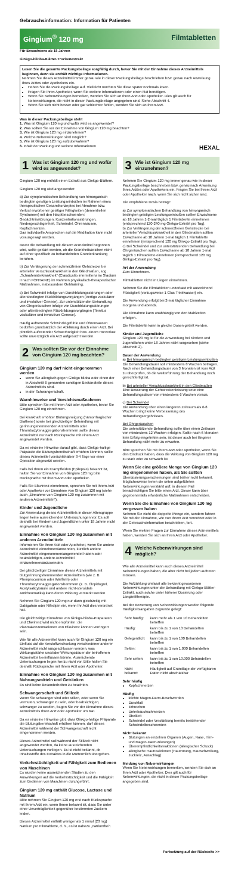Gebrauchsinformation: Information für Patienten
Gingium<sup>®</sup> 120 mg Filmtabletten
Für Erwachsene ab 18 Jahren
Ginkgo-biloba-Blätter-Trockenextrakt
Lesen Sie die gesamte Packungsbeilage sorgfältig durch, bevor Sie mit der Einnahme dieses Arzneimittels beginnen, denn sie enthält wichtige Informationen.
Nehmen Sie dieses Arzneimittel immer genau wie in dieser Packungsbeilage beschrieben bzw. genau nach Anweisung Ihres Arztes oder Apothekers ein.
Heben Sie die Packungsbeilage auf. Vielleicht möchten Sie diese später nochmals lesen.
Fragen Sie Ihren Apotheker, wenn Sie weitere Informationen oder einen Rat benötigen.
Wenn Sie Nebenwirkungen bemerken, wenden Sie sich an Ihren Arzt oder Apotheker. Dies gilt auch für Nebenwirkungen, die nicht in dieser Packungsbeilage angegeben sind. Siehe Abschnitt 4.
Wenn Sie sich nicht besser oder gar schlechter fühlen, wenden Sie sich an Ihren Arzt.
Was in dieser Packungsbeilage steht
1. Was ist Gingium 120 mg und wofür wird es angewendet?
2. Was sollten Sie vor der Einnahme von Gingium 120 mg beachten?
3. Wie ist Gingium 120 mg einzunehmen?
4. Welche Nebenwirkungen sind möglich?
5. Wie ist Gingium 120 mg aufzubewahren?
6. Inhalt der Packung und weitere Informationen HEXAL
1 Was ist Gingium 120 mg und wofür wird es angewendet?
Gingium 120 mg enthält einen Extrakt aus Ginkgo-Blättern.
Gingium 120 mg wird angewendet:
a) Zur symptomatischen Behandlung von hirnorganisch bedingten geistigen Leistungseinbußen im Rahmen eines therapeutischen Gesamtkonzeptes bei Abnahme bzw. Verlust erworbener geistiger Fähigkeiten (dementiellen Syndromen) mit den Hauptbeschwerden: Gedächtnisstörungen, Konzentrationsstörungen, Niedergeschlagenheit, Schwindel, Ohrensausen, Kopfschmerzen.
Das individuelle Ansprechen auf die Medikation kann nicht vorausgesagt werden.
Bevor die Behandlung mit diesem Arzneimittel begonnen wird, sollte geklärt werden, ob die Krankheitszeichen nicht auf einer spezifisch zu behandelnden Grunderkrankung beruhen.
b) Zur Verlängerung der schmerzfreien Gehstrecke bei arterieller Verschlusskrankheit in den Gliedmaßen, sog. „Schaufensterkrankheit“ (Claudicatio intermittens im Stadium II nach FONTAINE) im Rahmen physikalisch-therapeutischer Maßnahmen, insbesondere Gehtraining.
c) Bei Schwindel infolge von Durchblutungsstörungen oder altersbedingten Rückbildungsvorgängen (Vertigo vaskulärer und involutiver Genese). Zur unterstützenden Behandlung von Ohrgeräuschen infolge von Durchblutungsstörungen oder altersbedingten Rückbildungsvorgängen (Tinnitus vaskulärer und involutiver Genese).
Häufig auftretende Schwindelgefühle und Ohrensausen bedürfen grundsätzlich der Abklärung durch einen Arzt. Bei plötzlich auftretender Schwerhörigkeit bzw. einem Hörverlust sollte unverzüglich ein Arzt aufgesucht werden.
2 Was sollten Sie vor der Einnahme von Gingium 120 mg beachten?
Gingium 120 mg darf nicht eingenommen werden
wenn Sie allergisch gegen Ginkgo biloba oder einen der in Abschnitt 6 genannten sonstigen Bestandteile dieses Arzneimittels sind.
in der Schwangerschaft.
Warnhinweise und Vorsichtsmaßnahmen
Bitte sprechen Sie mit Ihrem Arzt oder Apotheker, bevor Sie Gingium 120 mg einnehmen.
Bei krankhaft erhöhter Blutungsneigung (hämorrhagischer Diathese) sowie bei gleichzeitiger Behandlung mit gerinnungshemmenden Arzneimitteln oder Thrombozytenaggregationshemmern sollte dieses Arzneimittel nur nach Rücksprache mit einem Arzt angewendet werden.
Da es einzelne Hinweise darauf gibt, dass Ginkgo-haltige Präparate die Blutungsbereitschaft erhöhen könnten, sollte dieses Arzneimittel vorsichtshalber 3-4 Tage vor einer Operation abgesetzt werden.
Falls bei Ihnen ein Krampfleiden (Epilepsie) bekannt ist, halten Sie vor Einnahme von Gingium 120 mg bitte Rücksprache mit Ihrem Arzt oder Apotheker.
Falls Sie Efavirenz einnehmen, sprechen Sie mit Ihrem Arzt oder Apotheker vor Einnahme von Gingium 120 mg (siehe auch „Einnahme von Gingium 120 mg zusammen mit anderen Arzneimitteln“).
Kinder und Jugendliche
Zur Anwendung dieses Arzneimittels in dieser Altersgruppe liegen keine ausreichenden Untersuchungen vor. Es soll deshalb bei Kindern und Jugendlichen unter 18 Jahren nicht angewendet werden.
Einnahme von Gingium 120 mg zusammen mit anderen Arzneimitteln
Informieren Sie Ihren Arzt oder Apotheker, wenn Sie andere Arzneimittel einnehmen/anwenden, kürzlich andere Arzneimittel eingenommen/angewendet haben oder beabsichtigen, andere Arzneimittel einzunehmen/anzuwenden.
Bei gleichzeitiger Einnahme dieses Arzneimittels mit blutgerinnungshemmenden Arzneimitteln (wie z. B. Phenprocoumon oder Warfarin) oder Thrombozytenaggregationshemmern (z. B. Clopidogrel, Acetylsalicylsäure und andere nicht-steroidale Antirheumatika) kann deren Wirkung verstärkt werden.
Nehmen Sie Gingium 120 mg nur dann gleichzeitig mit Dabigatran oder Nifedipin ein, wenn Ihr Arzt dies verordnet hat.
Die gleichzeitige Einnahme von Ginkgo-biloba-Präparaten und Efavirenz wird nicht empfohlen: die Plasmakonzentrationen von Efavirenz können verringert sein.
Wie für alle Arzneimittel kann auch für Gingium 120 mg ein Einfluss auf die Verstoffwechselung verschiedener anderer Arzneimittel nicht ausgeschlossen werden, was Wirkungsstärke und/oder Wirkungsdauer der betroffenen Arzneimittel beeinflussen könnte. Ausreichende Untersuchungen liegen hierzu nicht vor. Bitte halten Sie deshalb Rücksprache mit Ihrem Arzt oder Apotheker.
Einnahme von Gingium 120 mg zusammen mit Nahrungsmitteln und Getränken
Es sind keine Besonderheiten zu beachten.
Schwangerschaft und Stillzeit
Wenn Sie schwanger sind oder stillen, oder wenn Sie vermuten, schwanger zu sein, oder beabsichtigen, schwanger zu werden, fragen Sie vor der Einnahme dieses Arzneimittels Ihren Arzt oder Apotheker um Rat.
Da es einzelne Hinweise gibt, dass Ginkgo-haltige Präparate die Blutungsbereitschaft erhöhen können, darf dieses Arzneimittel während der Schwangerschaft nicht eingenommen werden.
Dieses Arzneimittel soll während der Stillzeit nicht angewendet werden, da keine ausreichenden Untersuchungen vorliegen. Es ist nicht bekannt, ob Inhaltsstoffe des Extraktes in die Muttermilch übergehen.
Verkehrstüchtigkeit und Fähigkeit zum Bedienen von Maschinen
Es wurden keine ausreichenden Studien zu den Auswirkungen auf die Verkehrstüchtigkeit und die Fähigkeit zum Bedienen von Maschinen durchgeführt.
Gingium 120 mg enthält Glucose, Lactose und Natrium
Bitte nehmen Sie Gingium 120 mg erst nach Rücksprache mit Ihrem Arzt ein, wenn Ihnen bekannt ist, dass Sie unter einer Unverträglichkeit gegenüber bestimmten Zuckern leiden.
Dieses Arzneimittel enthält weniger als 1 mmol (23 mg) Natrium pro Filmtablette, d. h., es ist nahezu „natriumfrei“.
3 Wie ist Gingium 120 mg einzunehmen?
Nehmen Sie Gingium 120 mg immer genau wie in dieser Packungsbeilage beschrieben bzw. genau nach Anweisung Ihres Arztes oder Apothekers ein. Fragen Sie bei Ihrem Arzt oder Apotheker nach, wenn Sie sich nicht sicher sind.
Die empfohlene Dosis beträgt:
a) Zur symptomatischen Behandlung von hirnorganisch bedingten geistigen Leistungseinbußen sollten Erwachsene ab 18 Jahren 1-2-mal täglich 1 Filmtablette einnehmen (entsprechend 120-240 mg Ginkgo-Extrakt pro Tag).
b) Zur Verlängerung der schmerzfreien Gehstrecke bei arterieller Verschlusskrankheit in den Gliedmaßen sollten Erwachsene ab 18 Jahren 1-mal täglich 1 Filmtablette einnehmen (entsprechend 120 mg Ginkgo-Extrakt pro Tag).
c) Bei Schwindel und zur unterstützenden Behandlung bei Ohrgeräuschen sollten Erwachsene ab 18 Jahren 1-mal täglich 1 Filmtablette einnehmen (entsprechend 120 mg Ginkgo-Extrakt pro Tag).
Art der Anwendung
Zum Einnehmen.
Filmtabletten nicht im Liegen einnehmen.
Nehmen Sie die Filmtabletten unzerkaut mit ausreichend Flüssigkeit (vorzugsweise 1 Glas Trinkwasser) ein.
Die Anwendung erfolgt bei 2-mal täglicher Einnahme morgens und abends.
Die Einnahme kann unabhängig von den Mahlzeiten erfolgen.
Die Filmtablette kann in gleiche Dosen geteilt werden.
Kinder und Jugendliche
Gingium 120 mg ist für die Anwendung bei Kindern und Jugendlichen unter 18 Jahren nicht vorgesehen (siehe Abschnitt 2).
Dauer der Anwendung
a) Bei hirnorganisch bedingten geistigen Leistungseinbußen
Die Behandlungsdauer soll mindestens 8 Wochen betragen. Nach einer Behandlungsdauer von 3 Monaten ist vom Arzt zu überprüfen, ob die Weiterführung der Behandlung noch gerechtfertigt ist.
b) Bei arterieller Verschlusskrankheit in den Gliedmaßen
Eine Besserung der Gehstreckenleistung setzt eine Behandlungsdauer von mindestens 6 Wochen voraus.
c) Bei Schwindel
Die Anwendung über einen längeren Zeitraum als 6-8 Wochen bringt keine Verbesserung des Behandlungsergebnisses.
Bei Ohrgeräuschen
Die unterstützende Behandlung sollte über einen Zeitraum von mindestens 12 Wochen erfolgen. Sollte nach 6 Monaten kein Erfolg eingetreten sein, ist dieser auch bei längerer Behandlung nicht mehr zu erwarten.
Bitte sprechen Sie mit Ihrem Arzt oder Apotheker, wenn Sie den Eindruck haben, dass die Wirkung von Gingium 120 mg zu stark oder zu schwach ist.
Wenn Sie eine größere Menge von Gingium 120 mg eingenommen haben, als Sie sollten
Überdosierungserscheinungen sind bisher nicht bekannt. Möglicherweise treten die unten aufgeführten Nebenwirkungen verstärkt auf; in diesem Fall benachrichtigen Sie bitte einen Arzt. Dieser kann über gegebenenfalls erforderliche Maßnahmen entscheiden.
Wenn Sie die Einnahme von Gingium 120 mg vergessen haben
Nehmen Sie nicht die doppelte Menge ein, sondern fahren Sie mit der Einnahme, wie von Ihrem Arzt verordnet oder in der Gebrauchsinformation beschrieben, fort.
Wenn Sie weitere Fragen zur Einnahme dieses Arzneimittels haben, wenden Sie sich an Ihren Arzt oder Apotheker.
4 Welche Nebenwirkungen sind möglich?
Wie alle Arzneimittel kann auch dieses Arzneimittel Nebenwirkungen haben, die aber nicht bei jedem auftreten müssen.
Die Aufzählung umfasst alle bekannt gewordenen Nebenwirkungen unter der Behandlung mit Ginkgo-Blätter-Extrakt, auch solche unter höherer Dosierung oder Langzeittherapie.
Bei der Bewertung von Nebenwirkungen werden folgende Häufigkeitsangaben zugrunde gelegt:
| Sehr häufig: | kann mehr als 1 von 10 Behandelten betreffen |
| Häufig: | kann bis zu 1 von 10 Behandelten betreffen |
| Gelegentlich: | kann bis zu 1 von 100 Behandelten betreffen |
| Selten: | kann bis zu 1 von 1.000 Behandelten betreffen |
| Sehr selten: | kann bis zu 1 von 10.000 Behandelten betreffen |
| Nicht bekannt: | Häufigkeit auf Grundlage der verfügbaren Daten nicht abschätzbar |
Sehr häufig
Kopfschmerzen
Häufig
leichte Magen-Darm-Beschwerden
Durchfall
Erbrechen
Unterbauchschmerzen
Übelkeit
Schwindel oder Verstärkung bereits bestehender Schwindelbeschwerden
Nicht bekannt
Blutungen an einzelnen Organen (Augen, Nase, Hirn- und Magen-Darm-Blutungen)
Überempfindlichkeitsreaktionen (allergischer Schock)
allergische Hautreaktionen (Hautrötung, Hautschwellung, Juckreiz, Ausschlag)
Meldung von Nebenwirkungen
Wenn Sie Nebenwirkungen bemerken, wenden Sie sich an Ihren Arzt oder Apotheker. Dies gilt auch für Nebenwirkungen, die nicht in dieser Packungsbeilage angegeben sind.
Fortsetzung auf der Rückseite >>